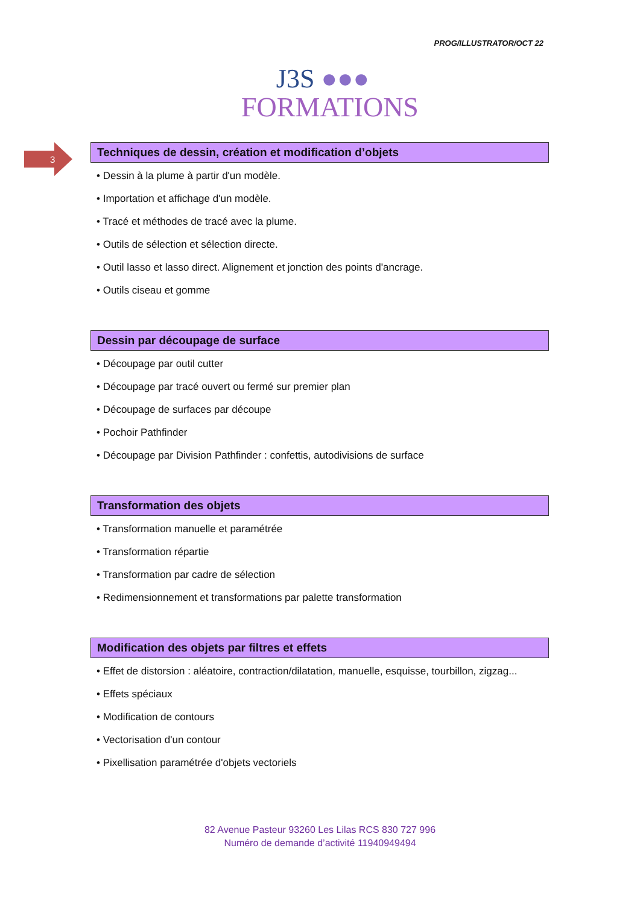PROG/ILLUSTRATOR/OCT 22
J3S ●●●
FORMATIONS
3
Techniques de dessin, création et modification d’objets
• Dessin à la plume à partir d'un modèle.
• Importation et affichage d'un modèle.
• Tracé et méthodes de tracé avec la plume.
• Outils de sélection et sélection directe.
• Outil lasso et lasso direct. Alignement et jonction des points d'ancrage.
• Outils ciseau et gomme
Dessin par découpage de surface
• Découpage par outil cutter
• Découpage par tracé ouvert ou fermé sur premier plan
• Découpage de surfaces par découpe
• Pochoir Pathfinder
• Découpage par Division Pathfinder : confettis, autodivisions de surface
Transformation des objets
• Transformation manuelle et paramétrée
• Transformation répartie
• Transformation par cadre de sélection
• Redimensionnement et transformations par palette transformation
Modification des objets par filtres et effets
• Effet de distorsion : aléatoire, contraction/dilatation, manuelle, esquisse, tourbillon, zigzag...
• Effets spéciaux
• Modification de contours
• Vectorisation d'un contour
• Pixellisation paramétrée d'objets vectoriels
82 Avenue Pasteur 93260 Les Lilas RCS 830 727 996
Numéro de demande d’activité 11940949494